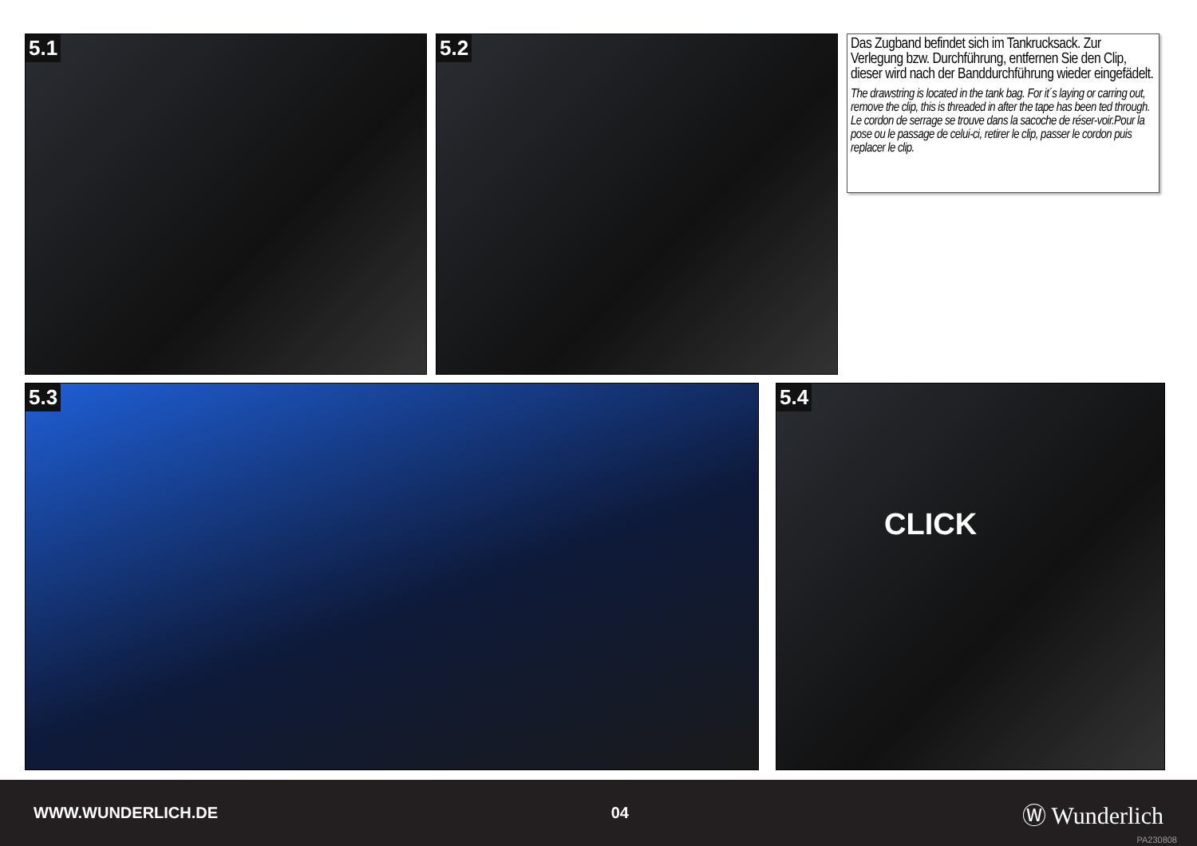5.1 5.2
Das Zugband befindet sich im Tankrucksack. Zur Verlegung bzw. Durchführung, entfernen Sie den Clip, dieser wird nach der Banddurchführung wieder eingefädelt.
The drawstring is located in the tank bag. For it´s laying or carring out, remove the clip, this is threaded in after the tape has been ted through.
Le cordon de serrage se trouve dans la sacoche de réser-voir.Pour la pose ou le passage de celui-ci, retirer le clip, passer le cordon puis replacer le clip.
5.3 5.4
CLICK
WWW.WUNDERLICH.DE 04 Ⓦ Wunderlich
PA230808